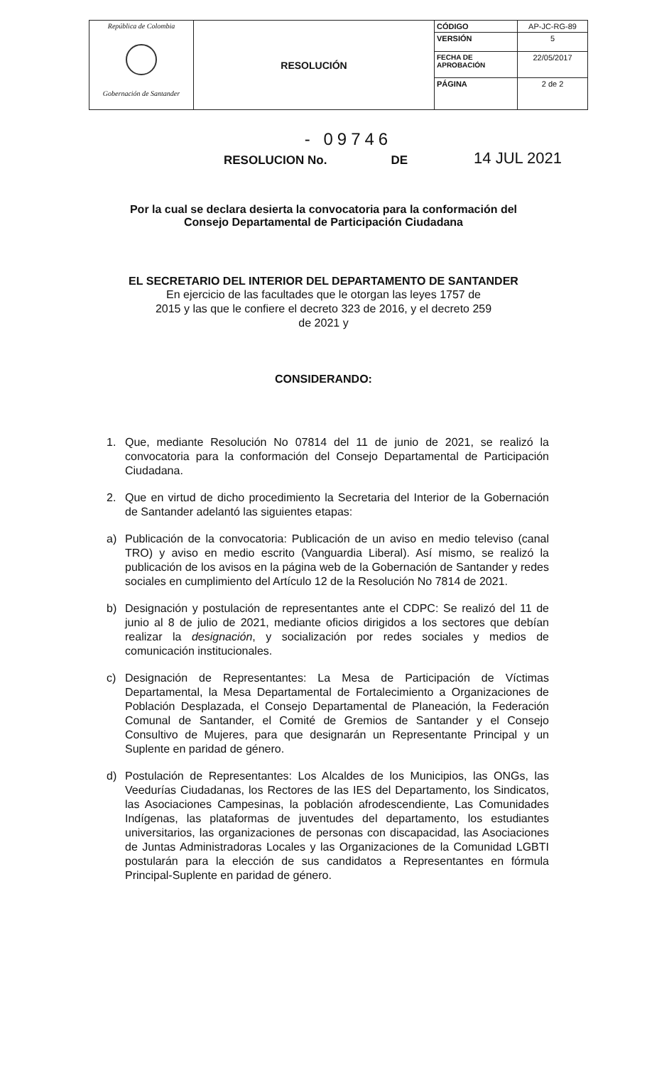| República de Colombia Gobernación de Santander | RESOLUCIÓN | CÓDIGO | AP-JC-RG-89 |
| | | VERSIÓN | 5 |
| | | FECHA DE APROBACIÓN | 22/05/2017 |
| | | PÁGINA | 2 de 2 |
- 09746
RESOLUCION No. DE 14 JUL 2021
Por la cual se declara desierta la convocatoria para la conformación del
Consejo Departamental de Participación Ciudadana
EL SECRETARIO DEL INTERIOR DEL DEPARTAMENTO DE SANTANDER
En ejercicio de las facultades que le otorgan las leyes 1757 de
2015 y las que le confiere el decreto 323 de 2016, y el decreto 259
de 2021 y
CONSIDERANDO:
1. Que, mediante Resolución No 07814 del 11 de junio de 2021, se realizó la convocatoria para la conformación del Consejo Departamental de Participación Ciudadana.
2. Que en virtud de dicho procedimiento la Secretaria del Interior de la Gobernación de Santander adelantó las siguientes etapas:
a) Publicación de la convocatoria: Publicación de un aviso en medio televiso (canal TRO) y aviso en medio escrito (Vanguardia Liberal). Así mismo, se realizó la publicación de los avisos en la página web de la Gobernación de Santander y redes sociales en cumplimiento del Artículo 12 de la Resolución No 7814 de 2021.
b) Designación y postulación de representantes ante el CDPC: Se realizó del 11 de junio al 8 de julio de 2021, mediante oficios dirigidos a los sectores que debían realizar la designación, y socialización por redes sociales y medios de comunicación institucionales.
c) Designación de Representantes: La Mesa de Participación de Víctimas Departamental, la Mesa Departamental de Fortalecimiento a Organizaciones de Población Desplazada, el Consejo Departamental de Planeación, la Federación Comunal de Santander, el Comité de Gremios de Santander y el Consejo Consultivo de Mujeres, para que designarán un Representante Principal y un Suplente en paridad de género.
d) Postulación de Representantes: Los Alcaldes de los Municipios, las ONGs, las Veedurías Ciudadanas, los Rectores de las IES del Departamento, los Sindicatos, las Asociaciones Campesinas, la población afrodescendiente, Las Comunidades Indígenas, las plataformas de juventudes del departamento, los estudiantes universitarios, las organizaciones de personas con discapacidad, las Asociaciones de Juntas Administradoras Locales y las Organizaciones de la Comunidad LGBTI postularán para la elección de sus candidatos a Representantes en fórmula Principal-Suplente en paridad de género.